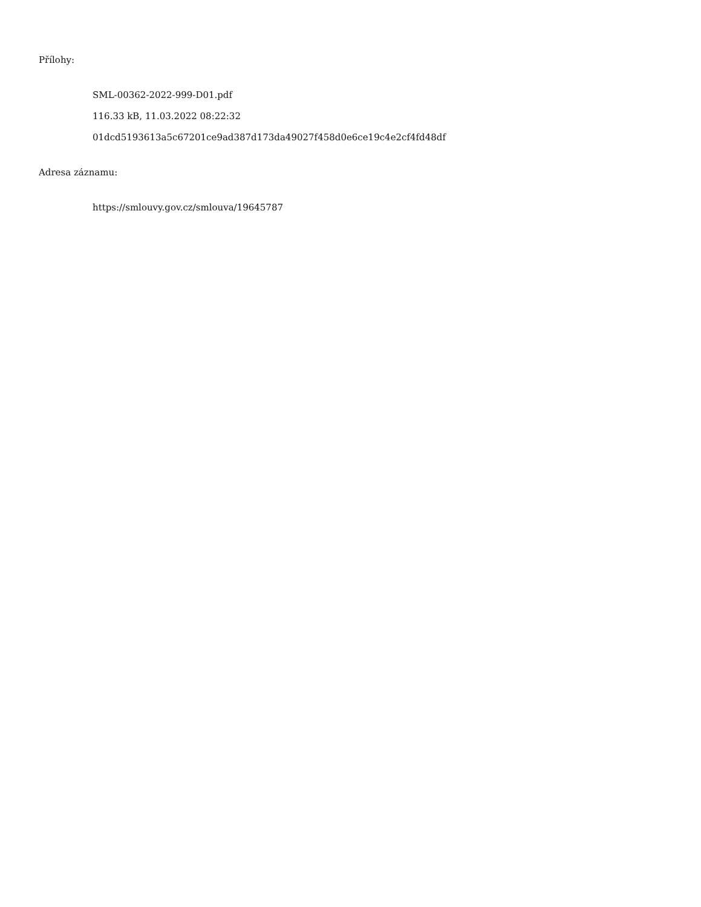Přílohy:
SML-00362-2022-999-D01.pdf
116.33 kB, 11.03.2022 08:22:32
01dcd5193613a5c67201ce9ad387d173da49027f458d0e6ce19c4e2cf4fd48df
Adresa záznamu:
https://smlouvy.gov.cz/smlouva/19645787